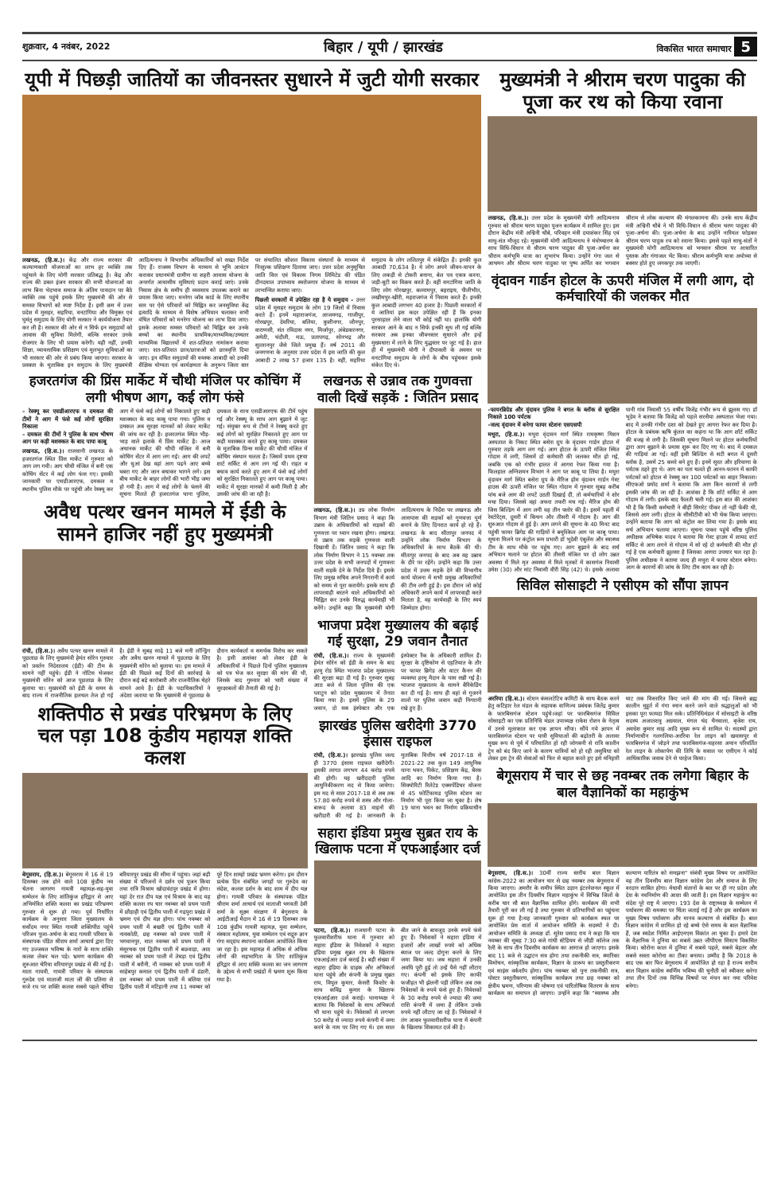शुक्रवार, 4 नवंबर, 2022 बिहार / यूपी / झारखंड विकसित भारत समाचार 5
यूपी में पिछड़ी जातियों का जीवनस्तर सुधारने में जुटी योगी सरकार
लखनऊ, (हि.स.)। केंद्र और राज्य सरकार की कल्याणकारी योजनाओं का लाभ हर व्यक्ति तक पहुंचाने के लिए योगी सरकार प्रतिबद्ध है। केंद्र और राज्य की डबल इंजन सरकार की सभी योजनाओं का लाभ बिना भेदभाव समाज के अंतिम पायदान पर बैठे व्यक्ति तक पहुंचे इसके लिए मुख्यमंत्री की ओर से समस्त विभागों को स्पष्ट निर्देश है। इसी क्रम में उत्तर प्रदेश में मुसहर, सहरिया, वनटांगिया और विमुक्त एवं घुमंतु समुदाय के लिए योगी सरकार ने कार्ययोजना तैयार कर ली है। सरकार की ओर से न सिर्फ इन समुदायों को आवास की सुविधा मिलेगी, बल्कि सरकार उनके रोजगार के लिए भी प्रयास करेगी। यही नहीं, उनकी शिक्षा, व्यावसायिक प्रशिक्षण एवं मूलभूत सुविधाओं का भी सरकार की ओर से प्रबंध किया जाएगा। सरकार के प्रवक्ता के मुताबिक इन समुदाय के लिए मुख्यमंत्री आदित्यनाथ ने विभागीय अधिकारियों को सख्त निर्देश दिए हैं। राजस्व विभाग के माध्यम से भूमि आवंटन कराकर प्रधानमंत्री ग्रामीण या शहरी आवास योजना के अन्तर्गत आवासीय सुविधाएं प्रदान कराई जाएं। उनके निवास क्षेत्र के समीप ही व्यवसाय उपलब्ध कराने का प्रयास किया जाए। मनरेगा जॉब कार्ड के लिए स्थानीय स्तर पर ऐसे परिवारों को चिह्नित कर जनसुविधा केंद्र इत्यादि के माध्यम से विशेष अभियान चलाकर सभी वंचित परिवारों को मनरेगा योजना का लाभ दिया जाए। इसके अलावा समस्त परिवारों को चिह्नित कर उनके बच्चों का स्थानीय प्राथमिक/माध्यमिक/उच्चतर माध्यमिक विद्यालयों में शत-प्रतिशत नामांकन कराया जाए। शत-प्रतिशत छात्र/छात्राओं को छात्रवृत्ति दिया जाए। इन वंचित समुदायों की वयस्क आबादी को उनकी शैक्षिक योग्यता एवं कार्यक्षमता के अनुरूप जिला स्तर पर संचालित कौशल विकास संस्थानों के माध्यम से निःशुल्क प्रशिक्षण दिलाया जाए। उत्तर प्रदेश अनुसूचित जाति वित्त एवं विकास निगम लिमिटेड की पंडित दीनदयाल उपाध्याय स्वरोजगार योजना के माध्यम से लाभान्वित कराया जाए।
पिछली सरकारों में उपेक्षित रहा है ये समुदाय – उत्तर प्रदेश में मुसहर समुदाय के लोग 19 जिलों में निवास करते हैं। इनमें महाराजगंज, आजमगढ़, गाजीपुर, गोरखपुर, देवरिया, बलिया, कुशीनगर, जौनपुर, वाराणसी, संत रविदास नगर, मिर्जापुर, अंबेडकरनगर, अमेठी, चंदौली, मऊ, प्रतापगढ़, सोनभद्र और सुल्तानपुर जैसे जिले प्रमुख हैं। वर्ष 2011 की जनगणना के अनुसार उत्तर प्रदेश में इस जाति की कुल आबादी 2 लाख 57 हजार 135 है। वहीं, सहरिया समुदाय के लोग ललितपुर में संकेंद्रित हैं। इनकी कुल आबादी 70,634 है। ये लोग अपने जीवन-यापन के लिए लकड़ी से टोकरी बनाना, बेल पत्र एकत्र करना, जड़ी-बूटी का विक्रय करते हैं। वहीं वनटांगिया जाति के लिए लोग गोरखपुर, बलरामपुर, बहराइच, पीलीभीत, लखीमपुर-खीरी, महराजगंज में निवास करते हैं। इनकी कुल आबादी लगभग 40 हजार है। पिछली सरकारों में ये जातियां इस कदर उपेक्षित रही हैं कि इनका पुरसाहाल लेने वाला भी कोई नहीं था। हालांकि योगी सरकार आने के बाद न सिर्फ इनकी सुध ली गई बल्कि सरकार अब इनका जीवनस्तर सुधारने और इन्हें मुख्यधारा में लाने के लिए युद्धस्तर पर जुट गई है। हाल ही में मुख्यमंत्री योगी ने दीपावली के अवसर पर वनटांगिया समुदाय के लोगों के बीच पहुंचकर इसके संकेत दिए थे।
हजरतगंज की प्रिंस मार्केट में चौथी मंजिल पर कोचिंग में लगी भीषण आग, कई लोग फंसे
– रेस्क्यू कर एसडीआरएफ व दमकल की टीमों ने आग में फंसे कई लोगों सुरक्षित निकाला
– दमकल की टीमों ने पुलिस के साथ भीषण आग पर कड़ी मशक्कत के बाद पाया काबू
लखनऊ, (हि.स.)। राजधानी लखनऊ के हजरतगंज स्थित प्रिंस मार्केट में गुरुवार को आग लग गयी। आग चौथी मंजिल में बनी एक कोचिंग सेंटर में कई लोग फंस गए। इसकी जानकारी पर एसडीआरएफ, दमकल व स्थानीय पुलिस मौके पर पहुंची और रेस्क्यू कर आग में फंसे कई लोगों को निकालते हुए कड़ी मशक्कत के बाद काबू पाया गया। पुलिस व दमकल अब सुरक्षा मानकों को लेकर मार्केट की जांच कर रही है। हजरतगंज स्थित भीड़-भाड़ वाले इलाके में प्रिंस मार्केट है। आज अचानक मार्केट की चौथी मंजिल में बनी कोचिंग सेंटर में आग लग गई। आग की लपटें और धुआं देख वहां आग पढ़ने आए बच्चे घबरा गए और जान बचाकर भागने लगे। इस बीच मार्केट के बाहर लोगों की भारी भीड़ जमा हो गयी है। आग में कई लोगों के फंसने की सूचना मिलते ही हजरतगंज थाना पुलिस, दमकल के साथ एसडीआरएफ की टीमें पहुंच गई और रेस्क्यू के साथ आग बुझाने में जुट गई। संयुक्त रूप से टीमों ने रेस्क्यू करते हुए कई लोगों को सुरक्षित निकालते हुए आग पर कड़ी मशक्कत करते हुए काबू पाया। दमकल के मुताबिक प्रिन्स मार्केट की चौथी मंजिल में कोचिंग संस्थान चलता है। जिसमें प्रथम दृष्टया शार्ट सर्किट से आग लग गई थी। राहत व बचाव कार्य करते हुए आग में फंसे कई लोगों को सुरक्षित निकालते हुए आग पर काबू पाया। मार्केट में सुरक्षा मानकों में कमी मिली है और उसकी जांच की जा रही है।
अवैध पत्थर खनन मामले में ईडी के सामने हाजिर नहीं हुए मुख्यमंत्री
रांची, (हि.स.)। अवैध पत्थर खनन मामले में पूछताछ के लिए मुख्यमंत्री हेमंत सोरेन गुरुवार को प्रवर्तन निदेशालय (ईडी) की टीम के सामने नहीं पहुंचे। ईडी ने नोटिस भेजकर मुख्यमंत्री सोरेन को आज पूछताछ के लिए बुलाया था। मुख्यमंत्री को ईडी के समन के बाद राज्य में राजनीतिक हलचल तेज हो गई है। ईडी ने सुबह साढ़े 11 बजे मनी लॉन्ड्रिंग और अवैध खनन मामले में पूछताछ के लिए मुख्यमंत्री सोरेन को बुलाया था। इस मामले में ईडी की पिछले कई दिनों की कार्रवाई के दौरान कई बड़े कारोबारी और राजनीतिक चेहरे सामने आये हैं। ईडी के पदाधिकारियों ने अंदेशा जताया था कि मुख्यमंत्री से पूछताछ के दौरान कार्यकर्ता व समर्थक विरोध कर सकते है। इसी आशंका को लेकर ईडी के अधिकारियों ने पिछले दिनों पुलिस मुख्यालय को पत्र भेज कर सुरक्षा की मांग की थी, जिसके बाद गुरुवार को भारी संख्या में सुरक्षाबलों की तैनाती की गई है।
शक्तिपीठ से प्रखंड परिभ्रमण के लिए चल पड़ा 108 कुंडीय महायज्ञ शक्ति कलश
बेगूसराय, (हि.स.)। बेगूसराय में 16 से 19 दिसम्बर तक होने वाले 108 कुंडीय नव चेतना जागरण गायत्री महायज्ञ-सह-युवा सम्मेलन के लिए शांतिकुंज हरिद्वार से आए अभिमंत्रित शक्ति कलश का प्रखंड परिभ्रमण गुरुवार से शुरू हो गया। पूर्व निर्धारित कार्यक्रम के अनुसार जिला मुख्यालय के सर्वोदय नगर स्थित गायत्री शक्तिपीठ पहुंचे परिजन पूजा-अर्चना के बाद गायत्री परिवार के संस्थापक पंडित श्रीराम शर्मा आचार्य द्वारा दिए गए उज्जवल भविष्य के नारों के साथ शक्ति कलश लेकर चल पड़े। भ्रमण कार्यक्रम की शुरुआत चेरिया वरियारपुर प्रखंड से की गई है। माता गायत्री, गायत्री परिवार के संस्थापक गुरुदेव एवं माताजी माता जी की प्रतिमा से सजे रथ पर शक्ति कलश सबसे पहले चेरिया बरियारपुर प्रखंड की सीमा में पहुंचा। जहां बड़ी संख्या में परिजनों ने दर्शन एवं पूजन किया तथा रात्रि विश्राम खोदावंदपुर प्रखंड में होगा। यहां देर रात दीप यज्ञ एवं विश्राम के बाद यह शक्ति कलश रथ चार नवम्बर को प्रथम पाली में छौड़ाही एवं द्वितीय पाली में गढ़पुरा प्रखंड में भ्रमण एवं दीप यज्ञ होगा। पांच नवम्बर को प्रथम पाली में बखरी एवं द्वितीय पाली में नावकोठी, छह नवम्बर को प्रथम पाली में भगवानपुर, सात नवम्बर को प्रथम पाली में मंसूरचक एवं द्वितीय पाली में बछवाड़ा, आठ नवम्बर को प्रथम पाली में तेघड़ा एवं द्वितीय पाली में बरौनी, नौ नवम्बर को प्रथम पाली में साहेबपुर कमाल एवं द्वितीय पाली में डंडारी, दस नवम्बर को प्रथम पाली में बलिया एवं द्वितीय पाली में मटिहानी तथा 11 नवम्बर को पूरे दिन शाम्हो प्रखंड भ्रमण करेगा। इस दौरान प्रत्येक दिन संबंधित जगहों पर गुरुदेव का संदेश, कलश दर्शन के बाद शाम में दीप यज्ञ होगा। गायत्री परिवार के संस्थापक पंडित श्रीराम शर्मा आचार्य एवं माताजी भगवती देवी शर्मा के सूक्ष्म संरक्षण में बेगूसराय के आईटीआई मैदान में 16 से 19 दिसम्बर तक 108 कुंडीय गायत्री महायज्ञ, युवा सम्मेलन, संस्कार महोत्सव, युवा सम्मेलन एवं सद्गुरु ज्ञान गंगा सद्ग्रंथ स्थापना कार्यक्रम आयोजित किया जा रहा है। इस महायज्ञ में अधिक से अधिक लोगों की सहभागिता के लिए शांतिकुंज हरिद्वार से आए शक्ति कलश का जन जागरण के उद्देश्य से सभी प्रखंडों में भ्रमण शुरू किया गया है।
लखनऊ से उन्नाव तक गुणवत्ता वाली दिखें सड़कें : जितिन प्रसाद
लखनऊ, (हि.स.)। उप्र लोक निर्माण विभाग मंत्री जितिन प्रसाद ने कहा कि उन्नाव के अधिकारियों को सड़कों की गुणवत्ता पर ध्यान रखना होगा। लखनऊ से उन्नाव तक सड़कें गुणवत्ता वाली दिखायी दें। जितिन प्रसाद ने कहा कि लोक निर्माण विभाग ने 15 नवम्बर तक उत्तर प्रदेश के सभी जनपदों में गुणवत्ता वाली सड़कें देने के निर्देश दिये हैं। इसके लिए प्रमुख सचिव अपने निगरानी में कार्य को समय से पूरा करायेंगे। इसके साथ ही लापरवाही बरतने वाले अधिकारियों को चिह्नित कर उनके विरुद्ध कार्यवाही भी करेंगे। उन्होंने कहा कि मुख्यमंत्री योगी आदित्यनाथ के निर्देश पर लखनऊ और आसपास की सड़कों को गुणवत्ता पूर्ण बनाने के लिए दिनरात कार्य हो रहे हैं। लखनऊ के बाद सीतापुर जनपद में उन्होंने लोक निर्माण विभाग के अधिकारियों के साथ बैठकें की थी। सीतापुर जनपद के बाद अब वह उन्नाव के दौरे पर रहेंगे। उन्होंने कहा कि उत्तर प्रदेश में उत्तम सड़कें देने की विभागीय कार्य योजना में सभी प्रमुख अधिकारियों की टीम लगी हुई है। इस दौरान जो कोई अधिकारी अपने कार्य में लापरवाही करते मिलता है, वह कार्यवाही के लिए स्वयं जिम्मेदार होगा।
भाजपा प्रदेश मुख्यालय की बढ़ाई गई सुरक्षा, 29 जवान तैनात
रांची, (हि.स.)। राज्य के मुख्यमंत्री हेमंत सोरेन को ईडी के समन के बाद हरमू रोड स्थित भाजपा प्रदेश मुख्यालय की सुरक्षा बढ़ा दी गई है। गुरुवार सुबह आठ बजे से जिला पुलिस की एक प्लाटून को प्रदेश मुख्यालय में तैनात किया गया है। इसमें पुलिस के 29 जवान, दो सब इंस्पेक्टर और एक इंस्पेक्टर रैंक के अधिकारी शामिल हैं। सुरक्षा के दृष्टिकोण से एहतियात के तौर पर फायर ब्रिगेड और वाटर कैनन की व्यवस्था हरमू मैदान के पास रखी गई है। भाजपा मुख्यालय के सामने बैरिकेडिंग कर दी गई है। साथ ही वहां से गुजरने वालों पर पुलिस जवान कड़ी निगरानी रखे हुए हैं।
झारखंड पुलिस खरीदेगी 3770 इंसास राइफल
रांची, (हि.स.)। झारखंड पुलिस जल्द ही 3770 इंसास राइफल खरीदेगी। इसकी लागत लगभग 44 करोड़ रुपये की होगी। यह खरीददारी पुलिस आधुनिकीकरण मद से किया जायेगा। इस मद से साल 2017-18 से अब तक 57.80 करोड़ रुपये से शस्त्र और गोला-बारूद के अलावा 83 वाहनों की खरीदारी की गई है। जानकारी के मुताबिक वित्तीय वर्ष 2017-18 से 2021-22 तक कुल 149 आधुनिक थाना भवन, पिकेट, प्रशिक्षण केंद्र, बैरक आदि का निर्माण किया गया है। सिक्योरिटी रिलेटेड एक्सपेंडिचर योजना से 45 फोर्टिफायड पुलिस स्टेशन का निर्माण भी पूरा किया जा चुका है। शेष 19 थाना भवन का निर्माण प्रक्रियाधीन है।
सहारा इंडिया प्रमुख सुब्रत राय के खिलाफ पटना में एफआईआर दर्ज
पटना, (हि.स.)। राजधानी पटना के फुलवारीशरीफ थाना में गुरुवार को सहारा इंडिया के निवेशकों ने सहारा इंडिया प्रमुख सुब्रत राय के खिलाफ एफआईआर दर्ज कराई है। बड़ी संख्या में सहारा इंडिया के ग्राहक और अभिकर्ता थाना पहुंचे और कंपनी के प्रमुख सुब्रत राय, विपुल कुमार, केसरी किशोर के साथ कविंद्र कुमार के खिलाफ एफआईआर दर्ज कराई। थानाध्यक्ष ने बताया कि निवेशकों के साथ अभिकर्ता भी थाना पहुंचे थे। निवेशकों से लगभग 50 करोड़ से ज्यादा रुपये कंपनी में जमा करने के नाम पर लिए गए थे। दस साल बीत जाने के बावजूद उनके रुपये फंसे हुए हैं। निवेशकों ने सहारा इंडिया में हजारों और लाखों रुपये को अधिक ब्याज पर जल्द दोगुना करने के लिए जमा किया था। जब सहारा में उनकी अवधि पूरी हुई तो उन्हें पैसे नहीं लौटाए गए। कंपनी को इसके लिए काफी फजीहत भी झेलनी पड़ी लेकिन अब तक निवेशकों के रुपये फंसे हुए हैं। निवेशकों के 30 करोड़ रुपये से ज्यादा की जमा राशि कंपनी में जमा हैं लेकिन उनके रुपये नहीं लौटाए जा रहे हैं। निवेशकों ने तंग आकर फुलवारीशरीफ थाना में कंपनी के खिलाफ शिकायत दर्ज की है।
मुख्यमंत्री ने श्रीराम चरण पादुका की पूजा कर रथ को किया रवाना
लखनऊ, (हि.स.)। उत्तर प्रदेश के मुख्यमंत्री योगी आदित्यनाथ गुरुवार को श्रीराम चरण पादुका पूजन कार्यक्रम में शामिल हुए। इस दौरान केंद्रीय मंत्री अश्विनी चौबे, परिवहन मंत्री दयाशंकर सिंह एवं साधु-संत मौजूद रहे। मुख्यमंत्री योगी आदित्यनाथ ने मंत्रोच्चारण के साथ विधि-विधान से श्रीराम चरण पादुका की पूजा-अर्चना कर श्रीराम कर्मभूमि यात्रा का शुभारंभ किया। उन्होंने गंगा जल से आचमन और श्रीराम चरण पादुका पर पुष्प अर्पित कर भगवान श्रीराम से लोक कल्याण की मंगलकामना की। उनके साथ केंद्रीय मंत्री अश्विनी चौबे ने भी विधि-विधान से श्रीराम चरण पादुका की पूजा-अर्चना की। पूजा-अर्चना के बाद उन्होंने नारियल फोड़कर श्रीराम चरण पादुक रथ को रवाना किया। इससे पहले साधु-संतों ने मुख्यमंत्री योगी आदित्यनाथ को भगवान श्रीराम पर आधारित पुस्तक और गंगाजल भेंट किया। श्रीराम कर्मभूमि यात्रा अयोध्या से बक्सर होते हुए जनकपुर तक जाएगी।
वृंदावन गार्डन होटल के ऊपरी मंजिल में लगी आग, दो कर्मचारियों की जलकर मौत
-फायरब्रिग्रेड और वृंदावन पुलिस ने बगल के ब्लॉक से सुरक्षित निकाले 100 पर्यटक
-जल्द वृंदावन में बनेगा फायर स्टेशनः एसएसपी
मथुरा, (हि.स.)। मथुरा वृंदावन मार्ग स्थित रामकृष्ण मिशन अस्पताल के निकट स्थित बसेरा ग्रुप के वृंदावन गार्डन होटल में गुरुवार तड़के आग लग गई। आग होटल के ऊपरी मंजिल स्थित गोदाम में लगी, जिसमें दो कर्मचारी की जलकर मौत हो गई, जबकि एक को गंभीर हालत में आगरा रेफर किया गया है। फिलहाल अग्निशमन विभाग ने आग पर काबू पा लिया है। मथुरा वृंदावन मार्ग स्थित बसेरा ग्रुप के मैरिज होम वृंदावन गार्डन गेस्ट हाउस की ऊपरी मंजिल पर स्थित गोदाम में गुरुवार सुबह करीब पांच बजे आग की लपटें उठती दिखाई दीं, तो कर्मचारियों ने शोर मचा दिया। जिससे वहां अफरा तफरी मच गई। मैरिज होम की जिस बिल्डिंग में आग लगी वह तीन फ्लोर की है। इसमें पहली में रेस्टोरेंट्स, दूसरी में किचन और तीसरी में गोदाम है। आग की शुरुआत गोदाम से हुई है। आग लगने की सूचना के 40 मिनट बाद पहुंची फायर ब्रिगेड की गाड़ियों ने बमुश्किल आग पर काबू पाया। सूचना मिलने पर कंट्रोल रूम प्रभारी डॉ भूदेवी एंबुलेंस और स्वास्थ्य टीम के साथ मौके पर पहुंच गए। आग बुझाने के बाद सर्च अभियान चलाने पर होटल की तीसरी मंजिल पर दो लोग उन्नत अवस्था में मिले मृत अवस्था में मिले मृतकों में कासगंज निवासी उमेश (30) और मांट निवासी वीरी सिंह (42) थे। इसके अलावा पानी गांव निवासी 55 वर्षीय विजेंद्र गंभीर रूप से झुलस गए। डॉ भूदेव ने बताया कि विजेंद्र को पहले सरसैया अस्पताल भेजा गया। बाद में उनकी गंभीर दशा को देखते हुए आगरा रेफर कर दिया है। होटल के प्रबंधक ऋषि कुंतल का कहना था कि आग शॉर्ट सर्किट की वजह से लगी है। जिसकी सूचना मिलने पर होटल कर्मचारियों द्वारा आग बुझाने के प्रयास शुरू कर दिए गए थे। बाद में दमकल की गाड़ियां आ गई। वहीं इसी बिल्डिंग से सटी बगल में दूसरी ब्लॉक है, उसमें 25 कमरे बने हुए हैं। इनमें सूरत और हरियाणा के पर्यटक ठहरे हुए थे। आग का पता चलते ही आनन-फानन में काफी पर्यटकों को होटल से रेस्क्यू कर 100 पर्यटकों का बाहर निकाला। सीएफओ प्रमोद शर्मा ने बताया कि आग किन कारणों से लगी इसकी जांच की जा रही है। आशंका है कि शॉर्ट सर्किट से आग गोदाम में लगी। इसके बाद फैलती चली गई। इस बात की आशंका भी है कि किसी कर्मचारी ने बीड़ी सिगरेट पीकर तो नहीं फेंकी थी, जिससे आग लगी। होटल के सीसीटीवी को भी चेक किया जाएगा। उन्होंने बताया कि आग को कंट्रोल कर लिया गया है। इसके बाद सर्च अभियान चलाया जाएगा। सूचना पाकर पहुंचे वरिष्ठ पुलिस अधीक्षक अभिषेक यादव ने बताया कि गेस्ट हाउस में शायद शार्ट सर्किट से आग लगने से गोदाम में सो रहे दो कर्मचारी की मौत हो गई है एक कर्मचारी झुलसा है जिसका आगरा उपचार चल रहा है। पुलिस अधीक्षक ने बताया जल्द ही मथुरा में फायर स्टेशन बनेगा। आग के कारणों की जांच के लिए टीम काम कर रही है।
सिविल सोसाइटी ने एसीएम को सौंपा ज्ञापन
अररिया (हि.स.)। स्टेशन कंसलटेटिव कमिटी के साथ बैठक करने हेतु कटिहार रेल मंडल के सहायक वाणिज्य प्रबंधक जितेंद्र कुमार के फारबिसगंज स्टेशन पहुंचे।जहां पर फारबिसगंज सिविल सोसाइटी का एक प्रतिनिधि मंडल उपाध्यक्ष राकेश रोशन के नेतृत्व में उनसे मुलाकात कर एक ज्ञापन सौंपा। सौंपे गये ज्ञापन में फारबिसगंज स्टेशन पर यात्री सुविधाओं की बढ़ोतरी के अलावा मुख्य रूप से पूर्व में परिचालित हो रही जोगबनी से रात्रि कालीन ट्रेन को बंद किए जाने के कारण यात्रियों को हो रही असुविधा को लेकर इस ट्रेन की सेवाओं को फिर से बहाल करते हुए इसे मनिहारी घाट तक विस्तारित किए जाने की मांग की गई। जिससे ब्रह्म कालीन मुहूर्त में गंगा स्नान करने जाने वाले श्रद्धालुओं को भी इसका पूरा फायदा मिल सके। प्रतिनिधिमंडल में सोसाइटी के वरिष्ठ सदस्य अजातशत्रु अग्रवाल, मंगल चंद चैनवाला, बृजेश राय, अवधेश कुमार साह आदि मुख्य रूप से शामिल थे। सदस्यों द्वारा निर्माणाधीन गलगलिया-अररिया रेल लाइन को खवासपुर से फारबिसगंज में जोड़ने तथा फारबिसगंज-सहरसा अमान परिवर्तित रेल लाइन के लोकार्पण की तिथि के सवाल पर एसीएम ने कोई आधिकारिक जवाब देने से परहेज किया।
बेगूसराय में चार से छह नवम्बर तक लगेगा बिहार के बाल वैज्ञानिकों का महाकुंभ
बेगूसराय, (हि.स.)। 30वीं राज्य स्तरीय बाल विज्ञान कांग्रेस-2022 का आयोजन चार से छह नवम्बर तक बेगूसराय में किया जाएगा। अमरौर के समीप स्थित उड़ान इंटरनेशनल स्कूल में आयोजित इस तीन दिवसीय विज्ञान महाकुंभ में विभिन्न जिलों के करीब चार सौ बाल वैज्ञानिक शामिल होंगे। कार्यक्रम की सभी तैयारी पूरी कर ली गई है तथा गुरुवार से प्रतिभागियों का पहुंचना शुरू हो गया है।यह जानकारी गुरुवार को कार्यक्रम स्थल पर आयोजित प्रेस वार्ता में आयोजन समिति के सदस्यों ने दी। आयोजन समिति के अध्यक्ष डॉ. सुरेश प्रसाद राय ने कहा कि चार नवम्बर की सुबह 7:30 बजे गांधी स्टेडियम से जीडी कॉलेज तक रैली के साथ तीन दिवसीय कार्यक्रम का आगाज हो जाएगा। इसके बाद 11 बजे से उद्घाटन सत्र होगा तथा तकनीकी सत्र, स्मारिका विमोचन, सांस्कृतिक कार्यक्रम, विज्ञान के प्रारूप का प्रस्तुतीकरण एवं साइंस वर्कशॉप होगा। पांच नवम्बर को पुनः तकनीकी सत्र, पोस्टर प्रस्तुतीकरण, सांस्कृतिक कार्यक्रम तथा छह नवम्बर को क्षेत्रीय भ्रमण, परिणाम की घोषणा एवं पारितोषिक वितरण के साथ कार्यक्रम का समापन हो जाएगा। उन्होंने कहा कि "स्वास्थ्य और कल्याण पारितंत्र को समझना" संबंधी मुख्य विषय पर आयोजित यह तीन दिवसीय बाल विज्ञान कांग्रेस देश और समाज के लिए वरदान साबित होगा। मेधावी संतानों के बल पर ही नए प्रदेश और देश के नवनिर्माण की आशा की जाती है। इस विज्ञान महाकुंभ का संदेश पूरे राष्ट्र में जाएगा। 193 देश के राष्ट्राध्यक्ष के सम्मेलन में पर्यावरण की समस्या पर चिंता जताई गई है और इस कार्यक्रम का मुख्य विषय पर्यावरण और मानव कल्याण से संबंधित है। बाल विज्ञान कांग्रेस में शामिल हो रहे बच्चे ऐसे समय के बाल वैज्ञानिक हैं, जब स्वदेश निर्मित आईएनएस विक्रांत आ चुका है। हमारे देश के वैज्ञानिक ने दुनिया का सबसे उन्नत जीपीएस सिस्टम विकसित किया। कोरोना काल में दुनिया में सबसे पहले, सबसे बेहतर और सबसे सस्ता कोरोना का टीका बनाया। उम्मीद है कि 2018 के बाद एक बार फिर बेगूसराय में आयोजित हो रहा है राज्य स्तरीय बाल विज्ञान कांग्रेस स्वर्णिम भविष्य की चुनौती को स्वीकार करेगा तथा तीन दिनों तक विभिन्न विषयों पर मंथन कर नया परिवेश बनेगा।